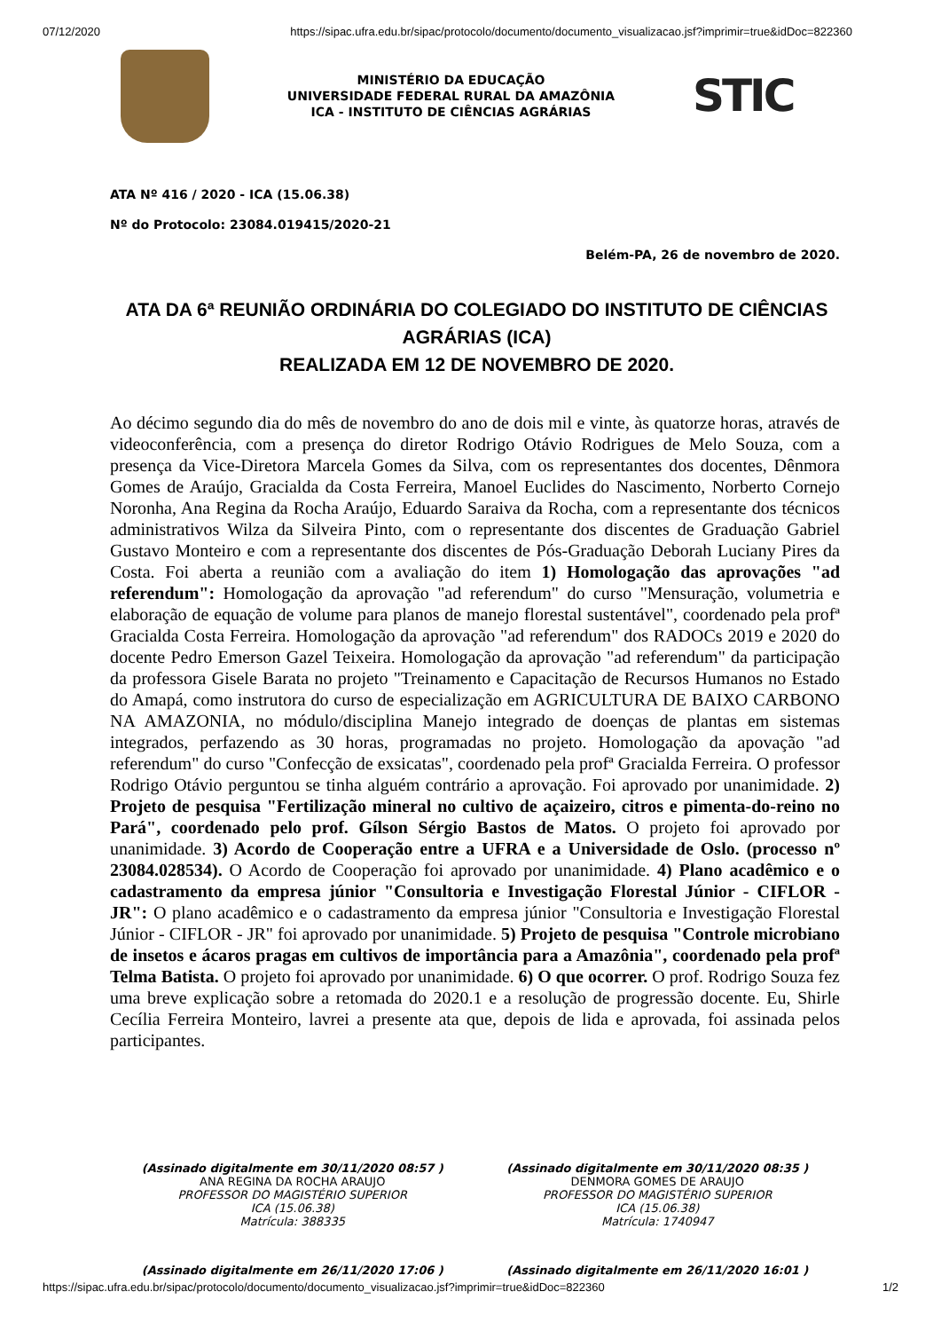07/12/2020 https://sipac.ufra.edu.br/sipac/protocolo/documento/documento_visualizacao.jsf?imprimir=true&idDoc=822360
MINISTÉRIO DA EDUCAÇÃO
UNIVERSIDADE FEDERAL RURAL DA AMAZÔNIA
ICA - INSTITUTO DE CIÊNCIAS AGRÁRIAS
STIC
ATA Nº 416 / 2020 - ICA (15.06.38)
Nº do Protocolo: 23084.019415/2020-21
Belém-PA, 26 de novembro de 2020.
ATA DA 6ª REUNIÃO ORDINÁRIA DO COLEGIADO DO INSTITUTO DE CIÊNCIAS AGRÁRIAS (ICA)
REALIZADA EM 12 DE NOVEMBRO DE 2020.
Ao décimo segundo dia do mês de novembro do ano de dois mil e vinte, às quatorze horas, através de videoconferência, com a presença do diretor Rodrigo Otávio Rodrigues de Melo Souza, com a presença da Vice-Diretora Marcela Gomes da Silva, com os representantes dos docentes, Dênmora Gomes de Araújo, Gracialda da Costa Ferreira, Manoel Euclides do Nascimento, Norberto Cornejo Noronha, Ana Regina da Rocha Araújo, Eduardo Saraiva da Rocha, com a representante dos técnicos administrativos Wilza da Silveira Pinto, com o representante dos discentes de Graduação Gabriel Gustavo Monteiro e com a representante dos discentes de Pós-Graduação Deborah Luciany Pires da Costa. Foi aberta a reunião com a avaliação do item 1) Homologação das aprovações "ad referendum": Homologação da aprovação "ad referendum" do curso "Mensuração, volumetria e elaboração de equação de volume para planos de manejo florestal sustentável", coordenado pela profª Gracialda Costa Ferreira. Homologação da aprovação "ad referendum" dos RADOCs 2019 e 2020 do docente Pedro Emerson Gazel Teixeira. Homologação da aprovação "ad referendum" da participação da professora Gisele Barata no projeto "Treinamento e Capacitação de Recursos Humanos no Estado do Amapá, como instrutora do curso de especialização em AGRICULTURA DE BAIXO CARBONO NA AMAZONIA, no módulo/disciplina Manejo integrado de doenças de plantas em sistemas integrados, perfazendo as 30 horas, programadas no projeto. Homologação da apovação "ad referendum" do curso "Confecção de exsicatas", coordenado pela profª Gracialda Ferreira. O professor Rodrigo Otávio perguntou se tinha alguém contrário a aprovação. Foi aprovado por unanimidade. 2) Projeto de pesquisa "Fertilização mineral no cultivo de açaizeiro, citros e pimenta-do-reino no Pará", coordenado pelo prof. Gílson Sérgio Bastos de Matos. O projeto foi aprovado por unanimidade. 3) Acordo de Cooperação entre a UFRA e a Universidade de Oslo. (processo nº 23084.028534). O Acordo de Cooperação foi aprovado por unanimidade. 4) Plano acadêmico e o cadastramento da empresa júnior "Consultoria e Investigação Florestal Júnior - CIFLOR - JR": O plano acadêmico e o cadastramento da empresa júnior "Consultoria e Investigação Florestal Júnior - CIFLOR - JR" foi aprovado por unanimidade. 5) Projeto de pesquisa "Controle microbiano de insetos e ácaros pragas em cultivos de importância para a Amazônia", coordenado pela profª Telma Batista. O projeto foi aprovado por unanimidade. 6) O que ocorrer. O prof. Rodrigo Souza fez uma breve explicação sobre a retomada do 2020.1 e a resolução de progressão docente. Eu, Shirle Cecília Ferreira Monteiro, lavrei a presente ata que, depois de lida e aprovada, foi assinada pelos participantes.
(Assinado digitalmente em 30/11/2020 08:57 )
ANA REGINA DA ROCHA ARAUJO
PROFESSOR DO MAGISTÉRIO SUPERIOR
ICA (15.06.38)
Matrícula: 388335
(Assinado digitalmente em 30/11/2020 08:35 )
DENMORA GOMES DE ARAUJO
PROFESSOR DO MAGISTÉRIO SUPERIOR
ICA (15.06.38)
Matrícula: 1740947
(Assinado digitalmente em 26/11/2020 17:06 )
(Assinado digitalmente em 26/11/2020 16:01 )
https://sipac.ufra.edu.br/sipac/protocolo/documento/documento_visualizacao.jsf?imprimir=true&idDoc=822360 1/2